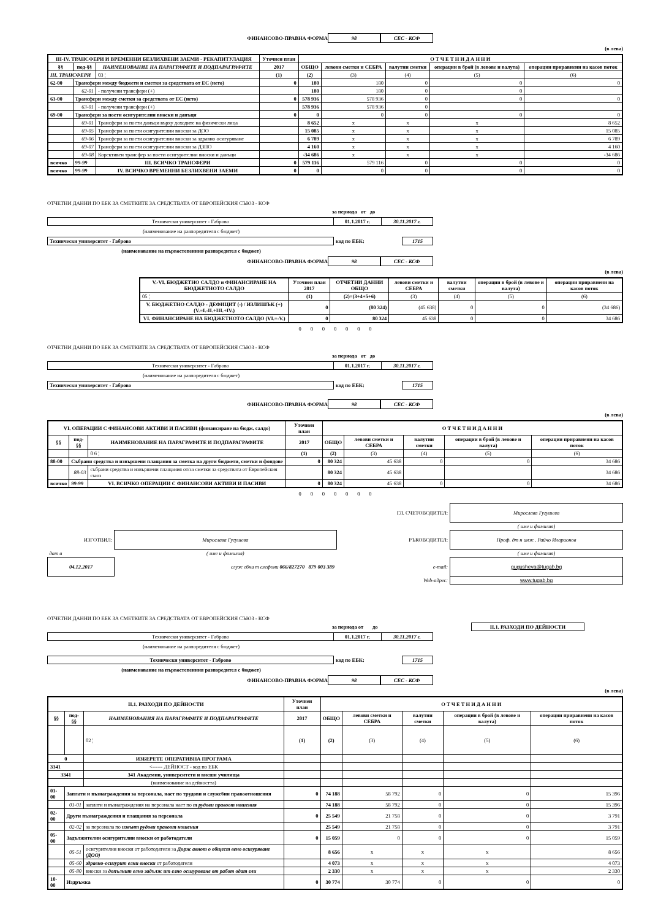ФИНАНСОВО-ПРАВНА ФОРМА 98 СЕС - КСФ
(в лева)
| III-IV. ТРАНСФЕРИ И ВРЕМЕННИ БЕЗЛИХВЕНИ ЗАЕМИ - РЕКАПИТУЛАЦИЯ | | | Уточнен план | О Т Ч Е Т Н И Д А Н Н И | | | | |
| --- | --- | --- | --- | --- | --- | --- | --- | --- |
| §§ | под-§§ | НАИМЕНОВАНИЕ НА ПАРАГРАФИТЕ И ПОДПАРАГРАФИТЕ | 2017 | ОБЩО | левови сметки и СЕБРА | валутни сметки | операции в брой (в левове и валута) | операции приравнени на касов поток |
| III. ТРАНСФЕРИ | | 03 ¦ | (1) | (2) | (3) | (4) | (5) | (6) |
| 62-00 | Трансфери между бюджети и сметки за средствата от ЕС (нето) | | 0 | 180 | 180 | 0 | 0 | 0 |
| | 62-01 | - получени трансфери (+) | | 180 | 180 | 0 | 0 | |
| 63-00 | Трансфери между сметки за средствата от ЕС (нето) | | 0 | 578 936 | 578 936 | 0 | 0 | 0 |
| | 63-01 | - получени трансфери (+) | | 578 936 | 578 936 | 0 | | |
| 69-00 | Трансфери за поети осигурителни вноски и данъци | | 0 | 0 | 0 | 0 | 0 | 0 |
| | 69-01 | Трансфери за поети данъци върху доходите на физически лица | | 8 652 | x | x | x | 8 652 |
| | 69-05 | Трансфери за поети осигурителни вноски за ДОО | | 15 085 | x | x | x | 15 085 |
| | 69-06 | Трансфери за поети осигурителни вноски за здравно осигуряване | | 6 789 | x | x | x | 6 789 |
| | 69-07 | Трансфери за поети осигурителни вноски за ДЗПО | | 4 160 | x | x | x | 4 160 |
| | 69-08 | Корективен трансфер за поети осигурителни вноски и данъци | | -34 686 | x | x | x | -34 686 |
| всичко | 99-99 | III. ВСИЧКО ТРАНСФЕРИ | 0 | 579 116 | 579 116 | 0 | 0 | 0 |
| всичко | 99-99 | IV. ВСИЧКО ВРЕМЕННИ БЕЗЛИХВЕНИ ЗАЕМИ | 0 | 0 | 0 | 0 | 0 | 0 |
ОТЧЕТНИ ДАННИ ПО ЕБК ЗА СМЕТКИТЕ ЗА СРЕДСТВАТА ОТ ЕВРОПЕЙСКИЯ СЪЮЗ - КСФ
за периода от до
| Технически университет - Габрово | 01.1.2017 г. | 30.11.2017 г. |
(наименование на разпоредителя с бюджет)
| Технически университет - Габрово | код по ЕБК: | 1715 |
(наименование на първостепенния разпоредител с бюджет)
ФИНАНСОВО-ПРАВНА ФОРМА 98 СЕС - КСФ
(в лева)
| V.-VI. БЮДЖЕТНО САЛДО и ФИНАНСИРАНЕ НА БЮДЖЕТНОТО САЛДО | Уточнен план 2017 | ОТЧЕТНИ ДАННИ ОБЩО | левови сметки и СЕБРА | валутни сметки | операции в брой (в левове и валута) | операции приравнени на касов поток |
| --- | --- | --- | --- | --- | --- | --- |
| 05 ¦ | (1) | (2)=(3+4+5+6) | (3) | (4) | (5) | (6) |
| V. БЮДЖЕТНО САЛДО - ДЕФИЦИТ (-) / ИЗЛИШЪК (+) (V.=I.-II.+III.+IV.) | 0 | (80 324) | (45 638) | 0 | 0 | (34 686) |
| VI. ФИНАНСИРАНЕ НА БЮДЖЕТНОТО САЛДО (VI.=-V.) | 0 | 80 324 | 45 638 | 0 | 0 | 34 686 |
0 0 0 0 0 0 0
ОТЧЕТНИ ДАННИ ПО ЕБК ЗА СМЕТКИТЕ ЗА СРЕДСТВАТА ОТ ЕВРОПЕЙСКИЯ СЪЮЗ - КСФ
за периода от до
| Технически университет - Габрово | 01.1.2017 г. | 30.11.2017 г. |
(наименование на разпоредителя с бюджет)
| Технически университет - Габрово | код по ЕБК: | 1715 |
ФИНАНСОВО-ПРАВНА ФОРМА 98 СЕС - КСФ
(в лева)
| VI. ОПЕРАЦИИ С ФИНАНСОВИ АКТИВИ И ПАСИВИ (финансиране на бюдж. салдо) | | | Уточнен план | О Т Ч Е Т Н И Д А Н Н И | | | | |
| --- | --- | --- | --- | --- | --- | --- | --- | --- |
| §§ | под-§§ | НАИМЕНОВАНИЕ НА ПАРАГРАФИТЕ И ПОДПАРАГРАФИТЕ | 2017 | ОБЩО | левови сметки и СЕБРА | валутни сметки | операции в брой (в левове и валута) | операции приравнени на касов поток |
| | | 0 6 ¦ | (1) | (2) | (3) | (4) | (5) | (6) |
| 88-00 | Събрани средства и извършени плащания за сметка на други бюджети, сметки и фондове | | 0 | 80 324 | 45 638 | 0 | 0 | 34 686 |
| | 88-03 | събрани средства и извършени плащания от/за сметки за средствата от Европейския съюз | | 80 324 | 45 638 | | | 34 686 |
| всичко | 99-99 | VI. ВСИЧКО ОПЕРАЦИИ С ФИНАНСОВИ АКТИВИ И ПАСИВИ | 0 | 80 324 | 45 638 | 0 | 0 | 34 686 |
0 0 0 0 0 0 0
| | | ГЛ. СЧЕТОВОДИТЕЛ: | Мирослава Гугушева |
| | | | ( име и фамилия) |
| ИЗГОТВИЛ: | Мирослава Гугушева | РЪКОВОДИТЕЛ: | Проф. дт н инж . Райчо Иларионов |
| дат а | ( име и фамилия) | | ( име и фамилия) |
| 04.12.2017 | служ ебни т елефони 066/827270 879 003 389 | e-mail: | gugusheva@tugab.bg |
| | | Web-адрес: | www.tugab.bg |
ОТЧЕТНИ ДАННИ ПО ЕБК ЗА СМЕТКИТЕ ЗА СРЕДСТВАТА ОТ ЕВРОПЕЙСКИЯ СЪЮЗ - КСФ
за периода от до II.1. РАЗХОДИ ПО ДЕЙНОСТИ
| Технически университет - Габрово | 01.1.2017 г. | 30.11.2017 г. |
(наименование на разпоредителя с бюджет)
| Технически университет - Габрово | код по ЕБК: | 1715 |
(наименование на първостепенния разпоредител с бюджет)
ФИНАНСОВО-ПРАВНА ФОРМА 98 СЕС - КСФ
(в лева)
| II.1. РАЗХОДИ ПО ДЕЙНОСТИ | | | Уточнен план | О Т Ч Е Т Н И Д А Н Н И | | | | |
| --- | --- | --- | --- | --- | --- | --- | --- | --- |
| §§ | под-§§ | НАИМЕНОВАНИЯ НА ПАРАГРАФИТЕ И ПОДПАРАГРАФИТЕ | 2017 | ОБЩО | левови сметки и СЕБРА | валутни сметки | операции в брой (в левове и валута) | операции приравнени на касов поток |
| | | 02 ¦ | (1) | (2) | (3) | (4) | (5) | (6) |
| 0 | | ИЗБЕРЕТЕ ОПЕРАТИВНА ПРОГРАМА | | | | | | |
| 3341 | | <------ ДЕЙНОСТ - код по ЕБК | | | | | | |
| 3341 | | 341 Академии, университети и висши училища | | | | | | |
| | | (наименование на дейността) | | | | | | |
| 01-00 | Заплати и възнаграждения за персонала, нает по трудови и служебни правоотношения | | 0 | 74 188 | 58 792 | 0 | 0 | 15 396 |
| | 01-01 | заплати и възнаграждения на персонала нает по т рудови правоот ношения | | 74 188 | 58 792 | 0 | 0 | 15 396 |
| 02-00 | Други възнаграждения и плащания за персонала | | 0 | 25 549 | 21 758 | 0 | 0 | 3 791 |
| | 02-02 | за персонала по извънт рудови правоот ношения | | 25 549 | 21 758 | 0 | 0 | 3 791 |
| 05-00 | Задължителни осигурителни вноски от работодатели | | 0 | 15 059 | 0 | 0 | 0 | 15 059 |
| | 05-51 | осигурителни вноски от работодатели за Държ авнот о общест вено осигуряване (ДОО) | | 8 656 | x | x | x | 8 656 |
| | 05-60 | здравно-осигурит елни вноски от работодатели | | 4 073 | x | x | x | 4 073 |
| | 05-80 | вноски за допълнит елно задълж ит елно осигуряване от работ одат ели | | 2 330 | x | x | x | 2 330 |
| 10-00 | Издръжка | | 0 | 30 774 | 30 774 | 0 | 0 | 0 |